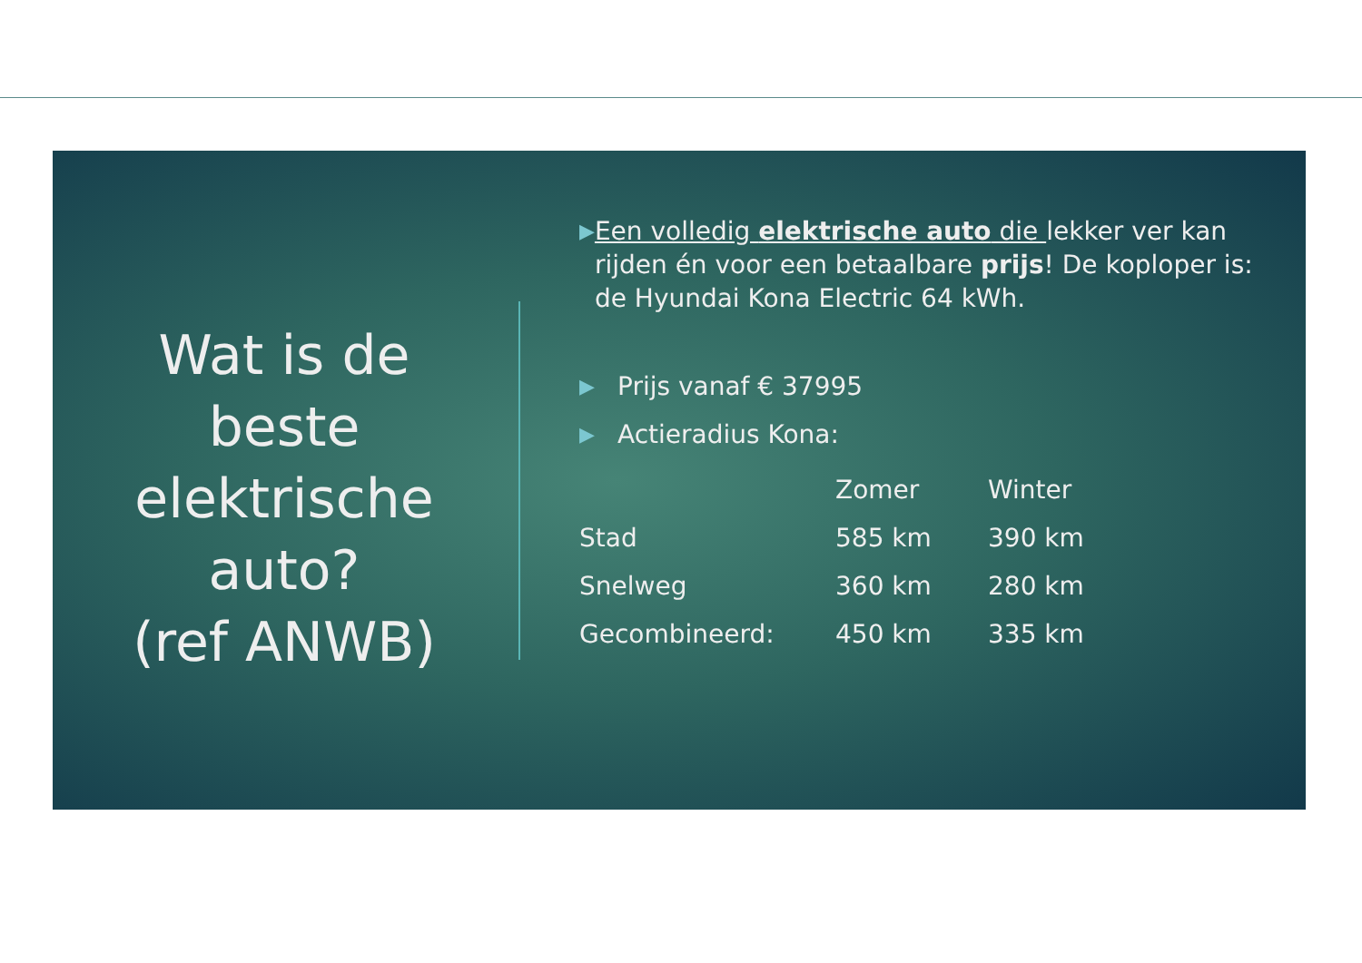Wat is de
beste
elektrische
auto?
(ref ANWB)
▶
Een volledig elektrische auto die lekker ver kan rijden én voor een betaalbare prijs! De koploper is: de Hyundai Kona Electric 64 kWh.
▶
Prijs vanaf € 37995
▶
Actieradius Kona:
| | Zomer | Winter |
| --- | --- | --- |
| Stad | 585 km | 390 km |
| Snelweg | 360 km | 280 km |
| Gecombineerd: | 450 km | 335 km |